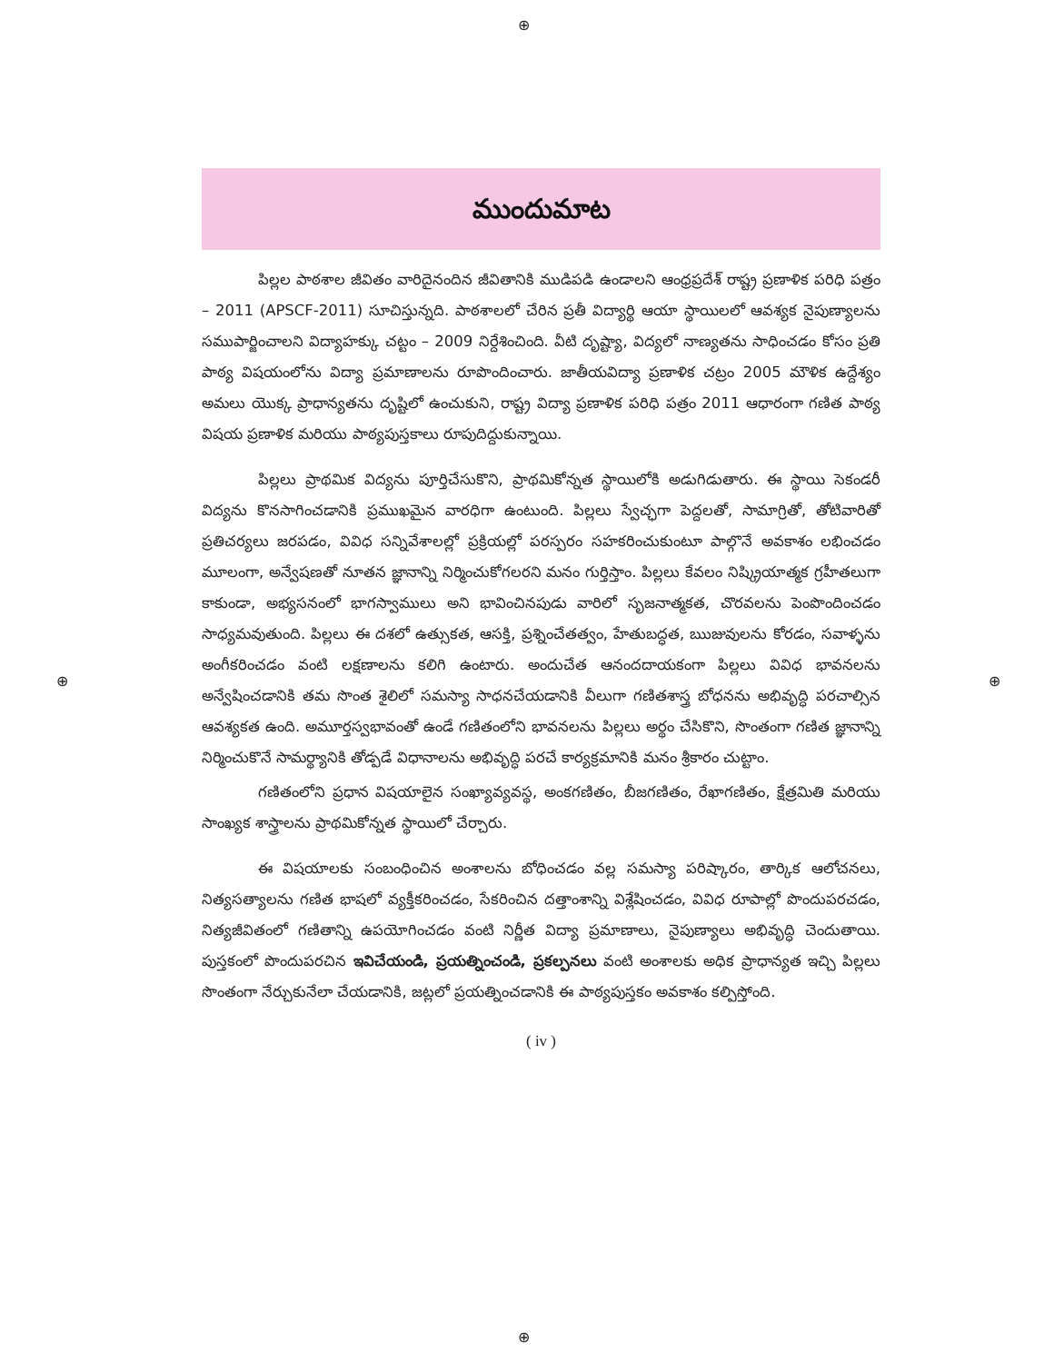⊕
⊕ ⊕
⊕
ముందుమాట
పిల్లల పాఠశాల జీవితం వారిదైనందిన జీవితానికి ముడిపడి ఉండాలని ఆంధ్రప్రదేశ్ రాష్ట్ర ప్రణాళిక పరిధి పత్రం – 2011 (APSCF-2011) సూచిస్తున్నది. పాఠశాలలో చేరిన ప్రతీ విద్యార్థి ఆయా స్థాయిలలో ఆవశ్యక నైపుణ్యాలను సముపార్జించాలని విద్యాహక్కు చట్టం – 2009 నిర్దేశించింది. వీటి దృష్ట్యా, విద్యలో నాణ్యతను సాధించడం కోసం ప్రతి పాఠ్య విషయంలోను విద్యా ప్రమాణాలను రూపొందించారు. జాతీయవిద్యా ప్రణాళిక చట్రం 2005 మౌళిక ఉద్దేశ్యం అమలు యొక్క ప్రాధాన్యతను దృష్టిలో ఉంచుకుని, రాష్ట్ర విద్యా ప్రణాళిక పరిధి పత్రం 2011 ఆధారంగా గణిత పాఠ్య విషయ ప్రణాళిక మరియు పాఠ్యపుస్తకాలు రూపుదిద్దుకున్నాయి.
పిల్లలు ప్రాథమిక విద్యను పూర్తిచేసుకొని, ప్రాథమికోన్నత స్థాయిలోకి అడుగిడుతారు. ఈ స్థాయి సెకండరీ విద్యను కొనసాగించడానికి ప్రముఖమైన వారధిగా ఉంటుంది. పిల్లలు స్వేచ్ఛగా పెద్దలతో, సామాగ్రితో, తోటివారితో ప్రతిచర్యలు జరపడం, వివిధ సన్నివేశాలల్లో ప్రక్రియల్లో పరస్పరం సహకరించుకుంటూ పాల్గొనే అవకాశం లభించడం మూలంగా, అన్వేషణతో నూతన జ్ఞానాన్ని నిర్మించుకోగలరని మనం గుర్తిస్తాం. పిల్లలు కేవలం నిష్క్రియాత్మక గ్రహీతలుగా కాకుండా, అభ్యసనంలో భాగస్వాములు అని భావించినపుడు వారిలో సృజనాత్మకత, చొరవలను పెంపొందించడం సాధ్యమవుతుంది. పిల్లలు ఈ దశలో ఉత్సుకత, ఆసక్తి, ప్రశ్నించేతత్వం, హేతుబద్ధత, ఋజువులను కోరడం, సవాళ్ళను అంగీకరించడం వంటి లక్షణాలను కలిగి ఉంటారు. అందుచేత ఆనందదాయకంగా పిల్లలు వివిధ భావనలను అన్వేషించడానికి తమ సొంత శైలిలో సమస్యా సాధనచేయడానికి వీలుగా గణితశాస్త్ర బోధనను అభివృద్ధి పరచాల్సిన ఆవశ్యకత ఉంది. అమూర్తస్వభావంతో ఉండే గణితంలోని భావనలను పిల్లలు అర్థం చేసికొని, సొంతంగా గణిత జ్ఞానాన్ని నిర్మించుకొనే సామర్థ్యానికి తోడ్పడే విధానాలను అభివృద్ధి పరచే కార్యక్రమానికి మనం శ్రీకారం చుట్టాం.
గణితంలోని ప్రధాన విషయాలైన సంఖ్యావ్యవస్థ, అంకగణితం, బీజగణితం, రేఖాగణితం, క్షేత్రమితి మరియు సాంఖ్యక శాస్త్రాలను ప్రాథమికోన్నత స్థాయిలో చేర్చారు.
ఈ విషయాలకు సంబంధించిన అంశాలను బోధించడం వల్ల సమస్యా పరిష్కారం, తార్కిక ఆలోచనలు, నిత్యసత్యాలను గణిత భాషలో వ్యక్తీకరించడం, సేకరించిన దత్తాంశాన్ని విశ్లేషించడం, వివిధ రూపాల్లో పొందుపరచడం, నిత్యజీవితంలో గణితాన్ని ఉపయోగించడం వంటి నిర్ణీత విద్యా ప్రమాణాలు, నైపుణ్యాలు అభివృద్ధి చెందుతాయి. పుస్తకంలో పొందుపరచిన ఇవిచేయండి, ప్రయత్నించండి, ప్రకల్పనలు వంటి అంశాలకు అధిక ప్రాధాన్యత ఇచ్చి పిల్లలు సొంతంగా నేర్చుకునేలా చేయడానికి, జట్లలో ప్రయత్నించడానికి ఈ పాఠ్యపుస్తకం అవకాశం కల్పిస్తోంది.
( iv )